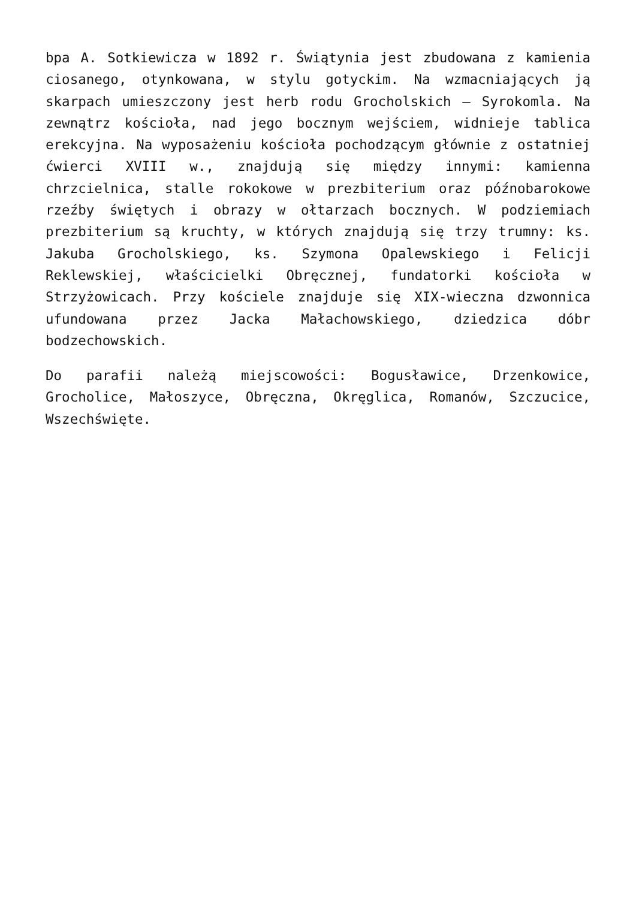bpa A. Sotkiewicza w 1892 r. Świątynia jest zbudowana z kamienia ciosanego, otynkowana, w stylu gotyckim. Na wzmacniających ją skarpach umieszczony jest herb rodu Grocholskich – Syrokomla. Na zewnątrz kościoła, nad jego bocznym wejściem, widnieje tablica erekcyjna. Na wyposażeniu kościoła pochodzącym głównie z ostatniej ćwierci XVIII w., znajdują się między innymi: kamienna chrzcielnica, stalle rokokowe w prezbiterium oraz późnobarokowe rzeźby świętych i obrazy w ołtarzach bocznych. W podziemiach prezbiterium są kruchty, w których znajdują się trzy trumny: ks. Jakuba Grocholskiego, ks. Szymona Opalewskiego i Felicji Reklewskiej, właścicielki Obręcznej, fundatorki kościoła w Strzyżowicach. Przy kościele znajduje się XIX-wieczna dzwonnica ufundowana przez Jacka Małachowskiego, dziedzica dóbr bodzechowskich.
Do parafii należą miejscowości: Bogusławice, Drzenkowice, Grocholice, Małoszyce, Obręczna, Okręglica, Romanów, Szczucice, Wszechświęte.